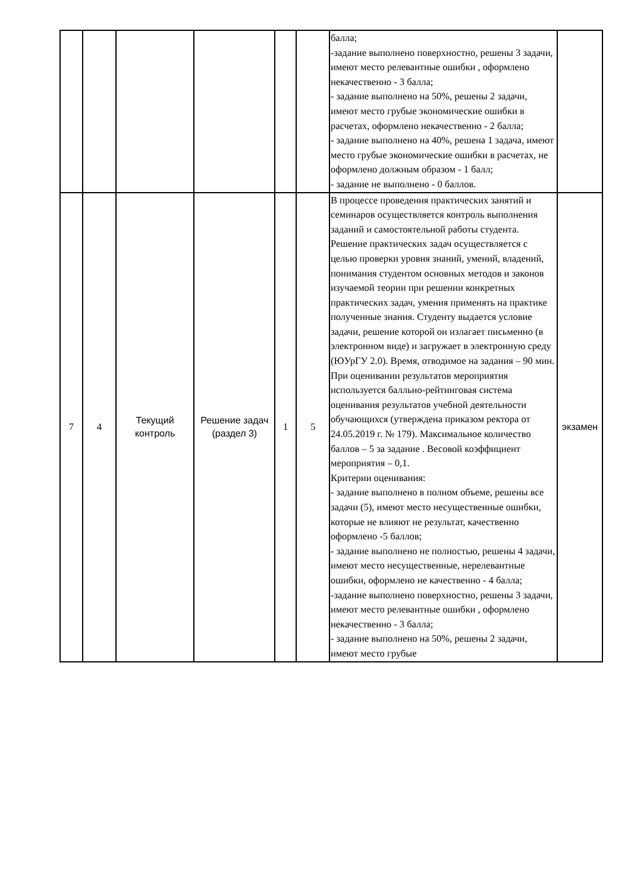| | | | | | | балла; -задание выполнено поверхностно, решены 3 задачи, имеют место релевантные ошибки , оформлено некачественно - 3 балла; - задание выполнено на 50%, решены 2 задачи, имеют место грубые экономические ошибки в расчетах, оформлено некачественно - 2 балла; - задание выполнено на 40%, решена 1 задача, имеют место грубые экономические ошибки в расчетах, не оформлено должным образом - 1 балл; - задание не выполнено - 0 баллов. | |
| 7 | 4 | Текущий контроль | Решение задач (раздел 3) | 1 | 5 | В процессе проведения практических занятий и семинаров осуществляется контроль выполнения заданий и самостоятельной работы студента. Решение практических задач осуществляется с целью проверки уровня знаний, умений, владений, понимания студентом основных методов и законов изучаемой теории при решении конкретных практических задач, умения применять на практике полученные знания. Студенту выдается условие задачи, решение которой он излагает письменно (в электронном виде) и загружает в электронную среду (ЮУрГУ 2.0). Время, отводимое на задания – 90 мин. При оценивании результатов мероприятия используется балльно-рейтинговая система оценивания результатов учебной деятельности обучающихся (утверждена приказом ректора от 24.05.2019 г. № 179). Максимальное количество баллов – 5 за задание . Весовой коэффициент мероприятия – 0,1. Критерии оценивания: - задание выполнено в полном объеме, решены все задачи (5), имеют место несущественные ошибки, которые не влияют не результат, качественно оформлено -5 баллов; - задание выполнено не полностью, решены 4 задачи, имеют место несущественные, нерелевантные ошибки, оформлено не качественно - 4 балла; -задание выполнено поверхностно, решены 3 задачи, имеют место релевантные ошибки , оформлено некачественно - 3 балла; - задание выполнено на 50%, решены 2 задачи, имеют место грубые | экзамен |